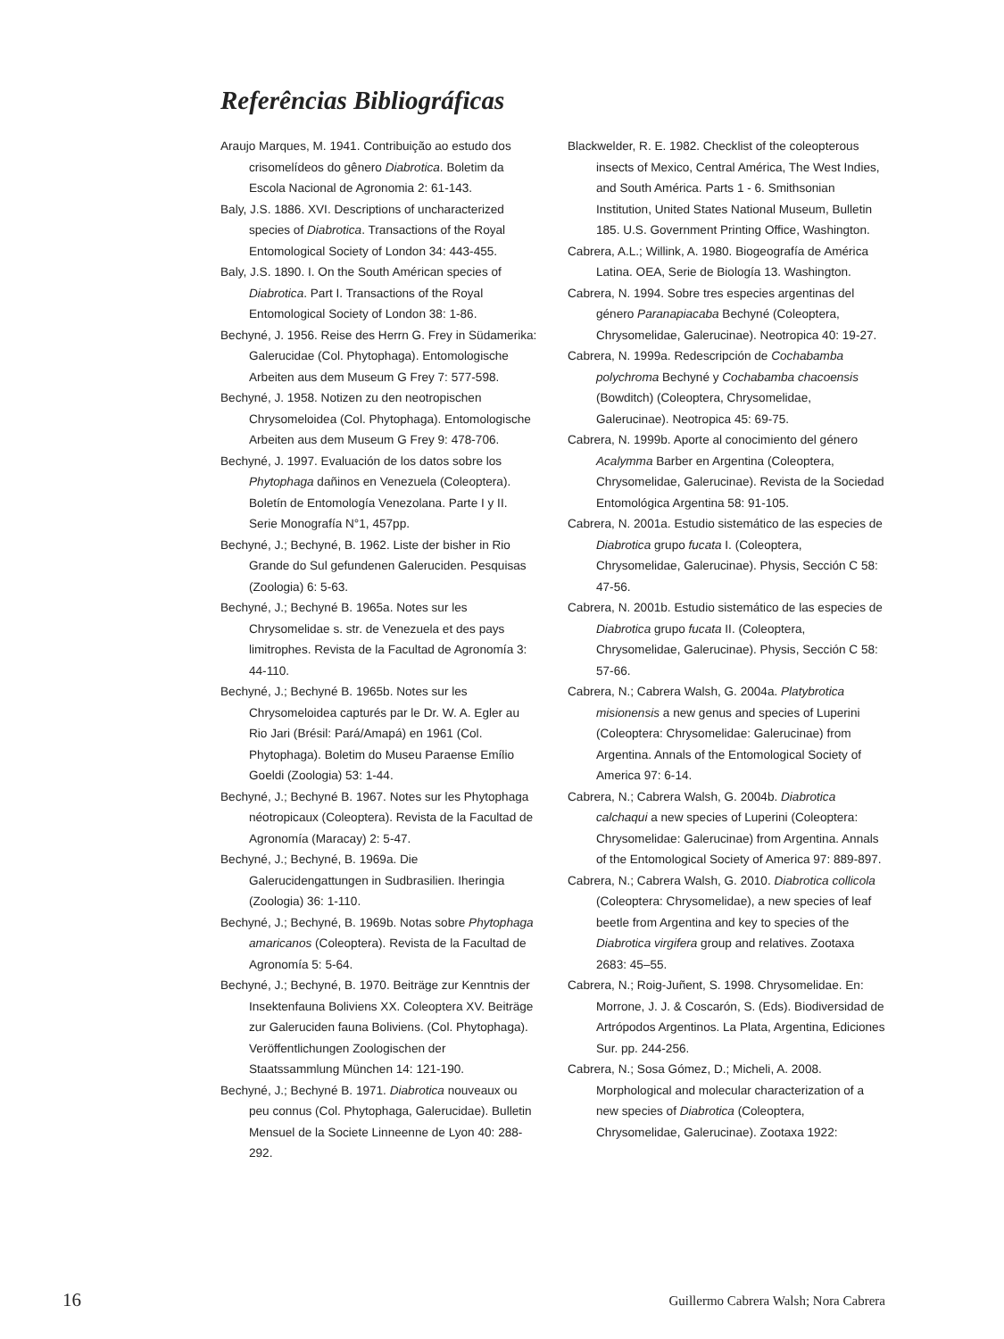Referências Bibliográficas
Araujo Marques, M. 1941. Contribuição ao estudo dos crisomelídeos do gênero Diabrotica. Boletim da Escola Nacional de Agronomia 2: 61-143.
Baly, J.S. 1886. XVI. Descriptions of uncharacterized species of Diabrotica. Transactions of the Royal Entomological Society of London 34: 443-455.
Baly, J.S. 1890. I. On the South Américan species of Diabrotica. Part I. Transactions of the Royal Entomological Society of London 38: 1-86.
Bechyné, J. 1956. Reise des Herrn G. Frey in Südamerika: Galerucidae (Col. Phytophaga). Entomologische Arbeiten aus dem Museum G Frey 7: 577-598.
Bechyné, J. 1958. Notizen zu den neotropischen Chrysomeloidea (Col. Phytophaga). Entomologische Arbeiten aus dem Museum G Frey 9: 478-706.
Bechyné, J. 1997. Evaluación de los datos sobre los Phytophaga dañinos en Venezuela (Coleoptera). Boletín de Entomología Venezolana. Parte I y II. Serie Monografía N°1, 457pp.
Bechyné, J.; Bechyné, B. 1962. Liste der bisher in Rio Grande do Sul gefundenen Galeruciden. Pesquisas (Zoologia) 6: 5-63.
Bechyné, J.; Bechyné B. 1965a. Notes sur les Chrysomelidae s. str. de Venezuela et des pays limitrophes. Revista de la Facultad de Agronomía 3: 44-110.
Bechyné, J.; Bechyné B. 1965b. Notes sur les Chrysomeloidea capturés par le Dr. W. A. Egler au Rio Jari (Brésil: Pará/Amapá) en 1961 (Col. Phytophaga). Boletim do Museu Paraense Emílio Goeldi (Zoologia) 53: 1-44.
Bechyné, J.; Bechyné B. 1967. Notes sur les Phytophaga néotropicaux (Coleoptera). Revista de la Facultad de Agronomía (Maracay) 2: 5-47.
Bechyné, J.; Bechyné, B. 1969a. Die Galerucidengattungen in Sudbrasilien. Iheringia (Zoologia) 36: 1-110.
Bechyné, J.; Bechyné, B. 1969b. Notas sobre Phytophaga amaricanos (Coleoptera). Revista de la Facultad de Agronomía 5: 5-64.
Bechyné, J.; Bechyné, B. 1970. Beiträge zur Kenntnis der Insektenfauna Boliviens XX. Coleoptera XV. Beiträge zur Galeruciden fauna Boliviens. (Col. Phytophaga). Veröffentlichungen Zoologischen der Staatssammlung München 14: 121-190.
Bechyné, J.; Bechyné B. 1971. Diabrotica nouveaux ou peu connus (Col. Phytophaga, Galerucidae). Bulletin Mensuel de la Societe Linneenne de Lyon 40: 288-292.
Blackwelder, R. E. 1982. Checklist of the coleopterous insects of Mexico, Central América, The West Indies, and South América. Parts 1 - 6. Smithsonian Institution, United States National Museum, Bulletin 185. U.S. Government Printing Office, Washington.
Cabrera, A.L.; Willink, A. 1980. Biogeografía de América Latina. OEA, Serie de Biología 13. Washington.
Cabrera, N. 1994. Sobre tres especies argentinas del género Paranapiacaba Bechyné (Coleoptera, Chrysomelidae, Galerucinae). Neotropica 40: 19-27.
Cabrera, N. 1999a. Redescripción de Cochabamba polychroma Bechyné y Cochabamba chacoensis (Bowditch) (Coleoptera, Chrysomelidae, Galerucinae). Neotropica 45: 69-75.
Cabrera, N. 1999b. Aporte al conocimiento del género Acalymma Barber en Argentina (Coleoptera, Chrysomelidae, Galerucinae). Revista de la Sociedad Entomológica Argentina 58: 91-105.
Cabrera, N. 2001a. Estudio sistemático de las especies de Diabrotica grupo fucata I. (Coleoptera, Chrysomelidae, Galerucinae). Physis, Sección C 58: 47-56.
Cabrera, N. 2001b. Estudio sistemático de las especies de Diabrotica grupo fucata II. (Coleoptera, Chrysomelidae, Galerucinae). Physis, Sección C 58: 57-66.
Cabrera, N.; Cabrera Walsh, G. 2004a. Platybrotica misionensis a new genus and species of Luperini (Coleoptera: Chrysomelidae: Galerucinae) from Argentina. Annals of the Entomological Society of America 97: 6-14.
Cabrera, N.; Cabrera Walsh, G. 2004b. Diabrotica calchaqui a new species of Luperini (Coleoptera: Chrysomelidae: Galerucinae) from Argentina. Annals of the Entomological Society of America 97: 889-897.
Cabrera, N.; Cabrera Walsh, G. 2010. Diabrotica collicola (Coleoptera: Chrysomelidae), a new species of leaf beetle from Argentina and key to species of the Diabrotica virgifera group and relatives. Zootaxa 2683: 45–55.
Cabrera, N.; Roig-Juñent, S. 1998. Chrysomelidae. En: Morrone, J. J. & Coscarón, S. (Eds). Biodiversidad de Artrópodos Argentinos. La Plata, Argentina, Ediciones Sur. pp. 244-256.
Cabrera, N.; Sosa Gómez, D.; Micheli, A. 2008. Morphological and molecular characterization of a new species of Diabrotica (Coleoptera, Chrysomelidae, Galerucinae). Zootaxa 1922:
16 Guillermo Cabrera Walsh; Nora Cabrera